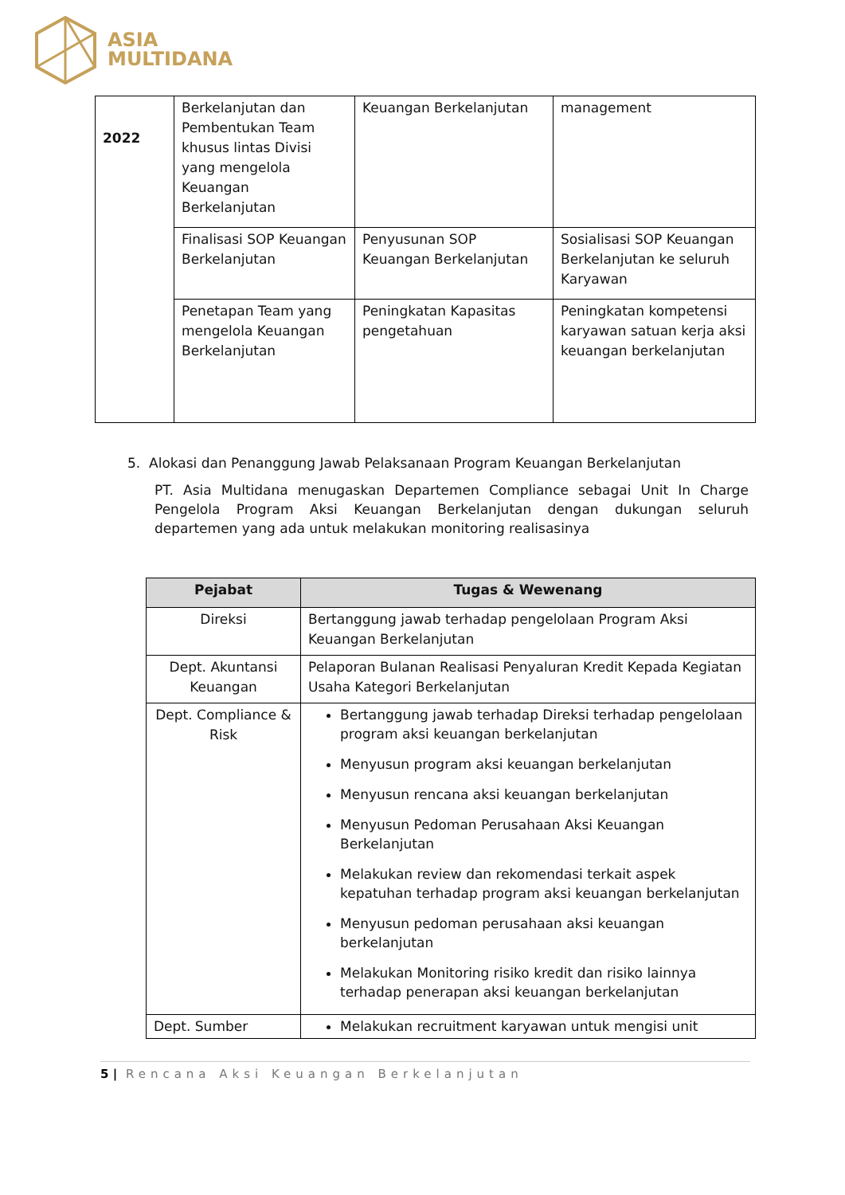ASIA
MULTIDANA
| 2022 | Berkelanjutan dan Pembentukan Team khusus lintas Divisi yang mengelola Keuangan Berkelanjutan | Keuangan Berkelanjutan | management |
| | Finalisasi SOP Keuangan Berkelanjutan | Penyusunan SOP Keuangan Berkelanjutan | Sosialisasi SOP Keuangan Berkelanjutan ke seluruh Karyawan |
| | Penetapan Team yang mengelola Keuangan Berkelanjutan | Peningkatan Kapasitas pengetahuan | Peningkatan kompetensi karyawan satuan kerja aksi keuangan berkelanjutan |
5. Alokasi dan Penanggung Jawab Pelaksanaan Program Keuangan Berkelanjutan
PT. Asia Multidana menugaskan Departemen Compliance sebagai Unit In Charge Pengelola Program Aksi Keuangan Berkelanjutan dengan dukungan seluruh departemen yang ada untuk melakukan monitoring realisasinya
| Pejabat | Tugas & Wewenang |
| --- | --- |
| Direksi | Bertanggung jawab terhadap pengelolaan Program Aksi Keuangan Berkelanjutan |
| Dept. Akuntansi Keuangan | Pelaporan Bulanan Realisasi Penyaluran Kredit Kepada Kegiatan Usaha Kategori Berkelanjutan |
| Dept. Compliance & Risk | Bertanggung jawab terhadap Direksi terhadap pengelolaan program aksi keuangan berkelanjutan Menyusun program aksi keuangan berkelanjutan Menyusun rencana aksi keuangan berkelanjutan Menyusun Pedoman Perusahaan Aksi Keuangan Berkelanjutan Melakukan review dan rekomendasi terkait aspek kepatuhan terhadap program aksi keuangan berkelanjutan Menyusun pedoman perusahaan aksi keuangan berkelanjutan Melakukan Monitoring risiko kredit dan risiko lainnya terhadap penerapan aksi keuangan berkelanjutan |
| Dept. Sumber | Melakukan recruitment karyawan untuk mengisi unit |
5 | Rencana Aksi Keuangan Berkelanjutan